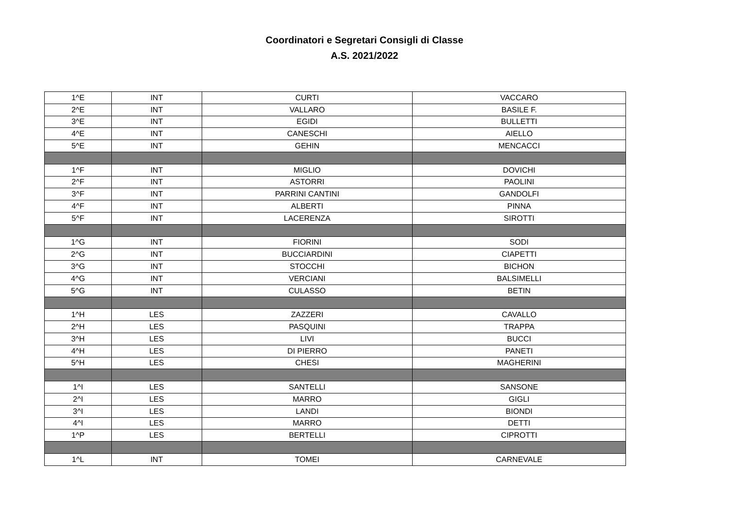Coordinatori e Segretari Consigli di Classe
A.S. 2021/2022
| 1^E | INT | CURTI | VACCARO |
| 2^E | INT | VALLARO | BASILE F. |
| 3^E | INT | EGIDI | BULLETTI |
| 4^E | INT | CANESCHI | AIELLO |
| 5^E | INT | GEHIN | MENCACCI |
| 1^F | INT | MIGLIO | DOVICHI |
| 2^F | INT | ASTORRI | PAOLINI |
| 3^F | INT | PARRINI CANTINI | GANDOLFI |
| 4^F | INT | ALBERTI | PINNA |
| 5^F | INT | LACERENZA | SIROTTI |
| 1^G | INT | FIORINI | SODI |
| 2^G | INT | BUCCIARDINI | CIAPETTI |
| 3^G | INT | STOCCHI | BICHON |
| 4^G | INT | VERCIANI | BALSIMELLI |
| 5^G | INT | CULASSO | BETIN |
| 1^H | LES | ZAZZERI | CAVALLO |
| 2^H | LES | PASQUINI | TRAPPA |
| 3^H | LES | LIVI | BUCCI |
| 4^H | LES | DI PIERRO | PANETI |
| 5^H | LES | CHESI | MAGHERINI |
| 1^I | LES | SANTELLI | SANSONE |
| 2^I | LES | MARRO | GIGLI |
| 3^I | LES | LANDI | BIONDI |
| 4^I | LES | MARRO | DETTI |
| 1^P | LES | BERTELLI | CIPROTTI |
| 1^L | INT | TOMEI | CARNEVALE |